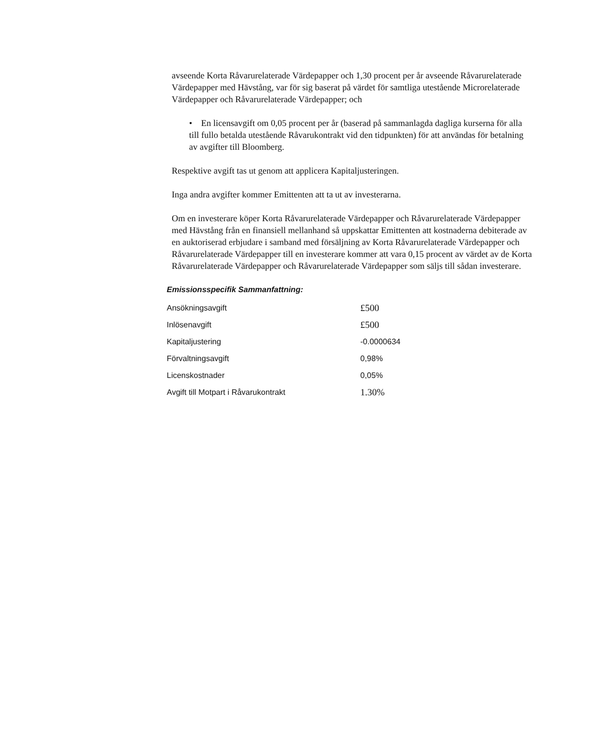avseende Korta Råvarurelaterade Värdepapper och 1,30 procent per år avseende Råvarurelaterade Värdepapper med Hävstång, var för sig baserat på värdet för samtliga utestående Microrelaterade Värdepapper och Råvarurelaterade Värdepapper; och
• En licensavgift om 0,05 procent per år (baserad på sammanlagda dagliga kurserna för alla till fullo betalda utestående Råvarukontrakt vid den tidpunkten) för att användas för betalning av avgifter till Bloomberg.
Respektive avgift tas ut genom att applicera Kapitaljusteringen.
Inga andra avgifter kommer Emittenten att ta ut av investerarna.
Om en investerare köper Korta Råvarurelaterade Värdepapper och Råvarurelaterade Värdepapper med Hävstång från en finansiell mellanhand så uppskattar Emittenten att kostnaderna debiterade av en auktoriserad erbjudare i samband med försäljning av Korta Råvarurelaterade Värdepapper och Råvarurelaterade Värdepapper till en investerare kommer att vara 0,15 procent av värdet av de Korta Råvarurelaterade Värdepapper och Råvarurelaterade Värdepapper som säljs till sådan investerare.
Emissionsspecifik Sammanfattning:
| Ansökningsavgift | £500 |
| Inlösenavgift | £500 |
| Kapitaljustering | -0.0000634 |
| Förvaltningsavgift | 0,98% |
| Licenskostnader | 0,05% |
| Avgift till Motpart i Råvarukontrakt | 1.30% |